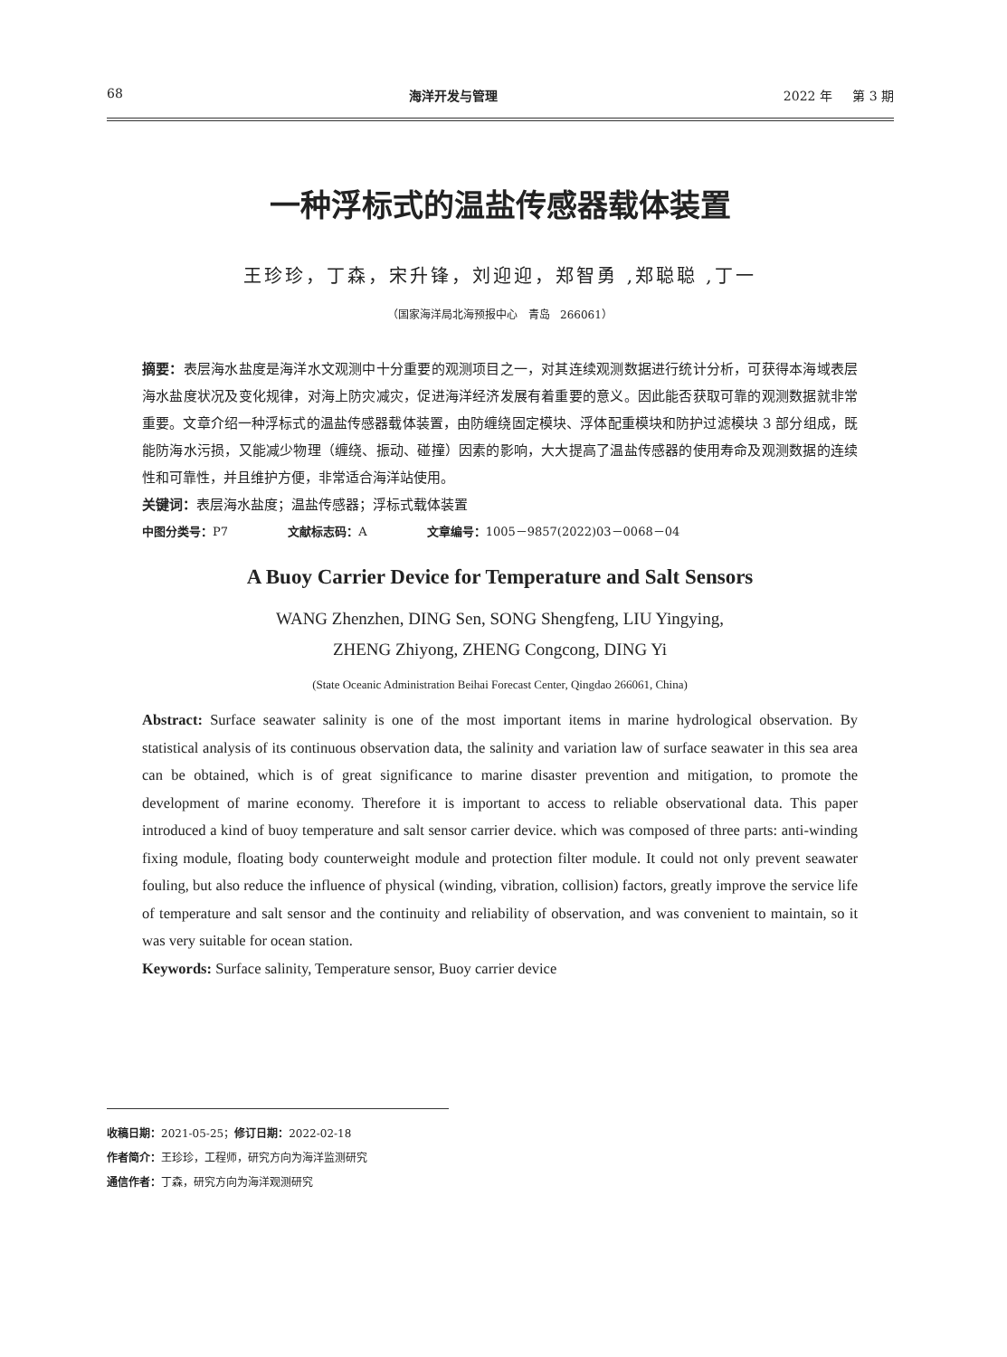68 海洋开发与管理 2022 年 第 3 期
一种浮标式的温盐传感器载体装置
王珍珍，丁森，宋升锋，刘迎迎，郑智勇 ,郑聪聪 ,丁一
（国家海洋局北海预报中心 青岛 266061）
摘要：表层海水盐度是海洋水文观测中十分重要的观测项目之一，对其连续观测数据进行统计分析，可获得本海域表层海水盐度状况及变化规律，对海上防灾减灾，促进海洋经济发展有着重要的意义。因此能否获取可靠的观测数据就非常重要。文章介绍一种浮标式的温盐传感器载体装置，由防缠绕固定模块、浮体配重模块和防护过滤模块 3 部分组成，既能防海水污损，又能减少物理（缠绕、振动、碰撞）因素的影响，大大提高了温盐传感器的使用寿命及观测数据的连续性和可靠性，并且维护方便，非常适合海洋站使用。
关键词：表层海水盐度；温盐传感器；浮标式载体装置
中图分类号：P7 文献标志码：A 文章编号：1005－9857(2022)03－0068－04
A Buoy Carrier Device for Temperature and Salt Sensors
WANG Zhenzhen, DING Sen, SONG Shengfeng, LIU Yingying,
ZHENG Zhiyong, ZHENG Congcong, DING Yi
(State Oceanic Administration Beihai Forecast Center, Qingdao 266061, China)
Abstract: Surface seawater salinity is one of the most important items in marine hydrological observation. By statistical analysis of its continuous observation data, the salinity and variation law of surface seawater in this sea area can be obtained, which is of great significance to marine disaster prevention and mitigation, to promote the development of marine economy. Therefore it is important to access to reliable observational data. This paper introduced a kind of buoy temperature and salt sensor carrier device. which was composed of three parts: anti-winding fixing module, floating body counterweight module and protection filter module. It could not only prevent seawater fouling, but also reduce the influence of physical (winding, vibration, collision) factors, greatly improve the service life of temperature and salt sensor and the continuity and reliability of observation, and was convenient to maintain, so it was very suitable for ocean station.
Keywords: Surface salinity, Temperature sensor, Buoy carrier device
收稿日期：2021-05-25；修订日期：2022-02-18
作者简介：王珍珍，工程师，研究方向为海洋监测研究
通信作者：丁森，研究方向为海洋观测研究